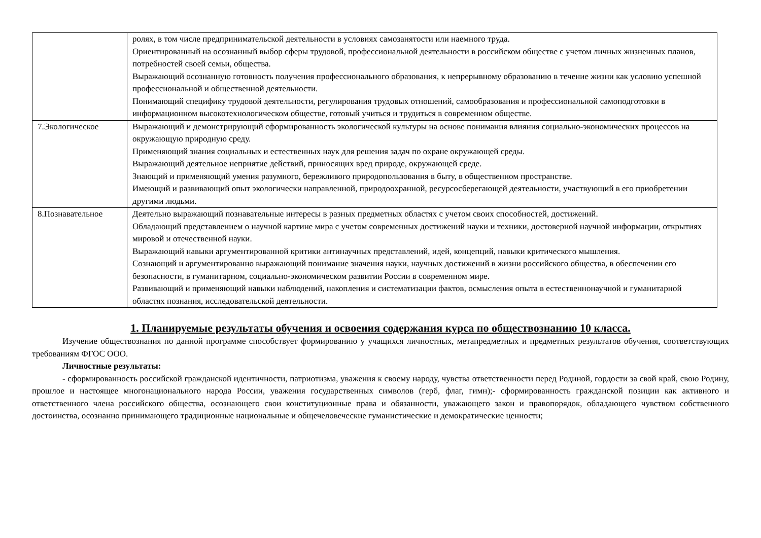| | ролях, в том числе предпринимательской деятельности в условиях самозанятости или наемного труда. Ориентированный на осознанный выбор сферы трудовой, профессиональной деятельности в российском обществе с учетом личных жизненных планов, потребностей своей семьи, общества. Выражающий осознанную готовность получения профессионального образования, к непрерывному образованию в течение жизни как условию успешной профессиональной и общественной деятельности. Понимающий специфику трудовой деятельности, регулирования трудовых отношений, самообразования и профессиональной самоподготовки в информационном высокотехнологическом обществе, готовый учиться и трудиться в современном обществе. |
| 7.Экологическое | Выражающий и демонстрирующий сформированность экологической культуры на основе понимания влияния социально-экономических процессов на окружающую природную среду. Применяющий знания социальных и естественных наук для решения задач по охране окружающей среды. Выражающий деятельное неприятие действий, приносящих вред природе, окружающей среде. Знающий и применяющий умения разумного, бережливого природопользования в быту, в общественном пространстве. Имеющий и развивающий опыт экологически направленной, природоохранной, ресурсосберегающей деятельности, участвующий в его приобретении другими людьми. |
| 8.Познавательное | Деятельно выражающий познавательные интересы в разных предметных областях с учетом своих способностей, достижений. Обладающий представлением о научной картине мира с учетом современных достижений науки и техники, достоверной научной информации, открытиях мировой и отечественной науки. Выражающий навыки аргументированной критики антинаучных представлений, идей, концепций, навыки критического мышления. Сознающий и аргументированно выражающий понимание значения науки, научных достижений в жизни российского общества, в обеспечении его безопасности, в гуманитарном, социально-экономическом развитии России в современном мире. Развивающий и применяющий навыки наблюдений, накопления и систематизации фактов, осмысления опыта в естественнонаучной и гуманитарной областях познания, исследовательской деятельности. |
1. Планируемые результаты обучения и освоения содержания курса по обществознанию 10 класса.
Изучение обществознания по данной программе способствует формированию у учащихся личностных, метапредметных и предметных результатов обучения, соответствующих требованиям ФГОС ООО.
Личностные результаты:
- сформированность российской гражданской идентичности, патриотизма, уважения к своему народу, чувства ответственности перед Родиной, гордости за свой край, свою Родину, прошлое и настоящее многонационального народа России, уважения государственных символов (герб, флаг, гимн);- сформированность гражданской позиции как активного и ответственного члена российского общества, осознающего свои конституционные права и обязанности, уважающего закон и правопорядок, обладающего чувством собственного достоинства, осознанно принимающего традиционные национальные и общечеловеческие гуманистические и демократические ценности;